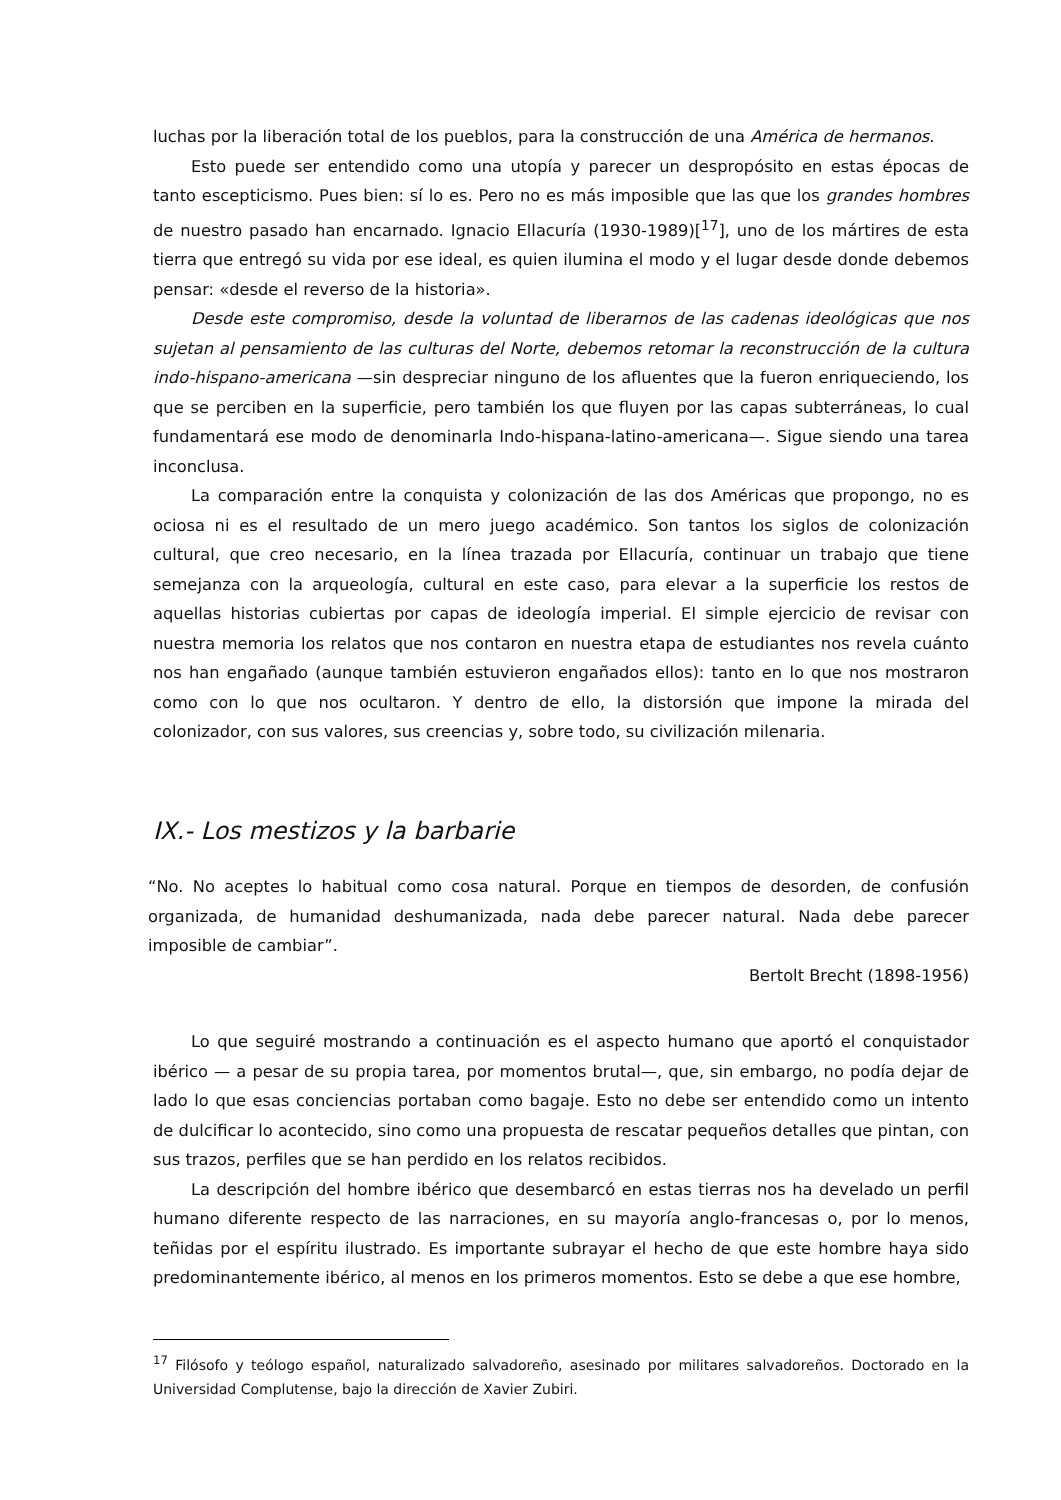luchas por la liberación total de los pueblos, para la construcción de una América de hermanos.
Esto puede ser entendido como una utopía y parecer un despropósito en estas épocas de tanto escepticismo. Pues bien: sí lo es. Pero no es más imposible que las que los grandes hombres de nuestro pasado han encarnado. Ignacio Ellacuría (1930-1989)[<sup>17</sup>], uno de los mártires de esta tierra que entregó su vida por ese ideal, es quien ilumina el modo y el lugar desde donde debemos pensar: «desde el reverso de la historia».
Desde este compromiso, desde la voluntad de liberarnos de las cadenas ideológicas que nos sujetan al pensamiento de las culturas del Norte, debemos retomar la reconstrucción de la cultura indo-hispano-americana —sin despreciar ninguno de los afluentes que la fueron enriqueciendo, los que se perciben en la superficie, pero también los que fluyen por las capas subterráneas, lo cual fundamentará ese modo de denominarla Indo-hispana-latino-americana—. Sigue siendo una tarea inconclusa.
La comparación entre la conquista y colonización de las dos Américas que propongo, no es ociosa ni es el resultado de un mero juego académico. Son tantos los siglos de colonización cultural, que creo necesario, en la línea trazada por Ellacuría, continuar un trabajo que tiene semejanza con la arqueología, cultural en este caso, para elevar a la superficie los restos de aquellas historias cubiertas por capas de ideología imperial. El simple ejercicio de revisar con nuestra memoria los relatos que nos contaron en nuestra etapa de estudiantes nos revela cuánto nos han engañado (aunque también estuvieron engañados ellos): tanto en lo que nos mostraron como con lo que nos ocultaron. Y dentro de ello, la distorsión que impone la mirada del colonizador, con sus valores, sus creencias y, sobre todo, su civilización milenaria.
IX.- Los mestizos y la barbarie
“No. No aceptes lo habitual como cosa natural. Porque en tiempos de desorden, de confusión organizada, de humanidad deshumanizada, nada debe parecer natural. Nada debe parecer imposible de cambiar”.
Bertolt Brecht (1898-1956)
Lo que seguiré mostrando a continuación es el aspecto humano que aportó el conquistador ibérico — a pesar de su propia tarea, por momentos brutal—, que, sin embargo, no podía dejar de lado lo que esas conciencias portaban como bagaje. Esto no debe ser entendido como un intento de dulcificar lo acontecido, sino como una propuesta de rescatar pequeños detalles que pintan, con sus trazos, perfiles que se han perdido en los relatos recibidos.
La descripción del hombre ibérico que desembarcó en estas tierras nos ha develado un perfil humano diferente respecto de las narraciones, en su mayoría anglo-francesas o, por lo menos, teñidas por el espíritu ilustrado. Es importante subrayar el hecho de que este hombre haya sido predominantemente ibérico, al menos en los primeros momentos. Esto se debe a que ese hombre,
<sup>17</sup> Filósofo y teólogo español, naturalizado salvadoreño, asesinado por militares salvadoreños. Doctorado en la Universidad Complutense, bajo la dirección de Xavier Zubiri.